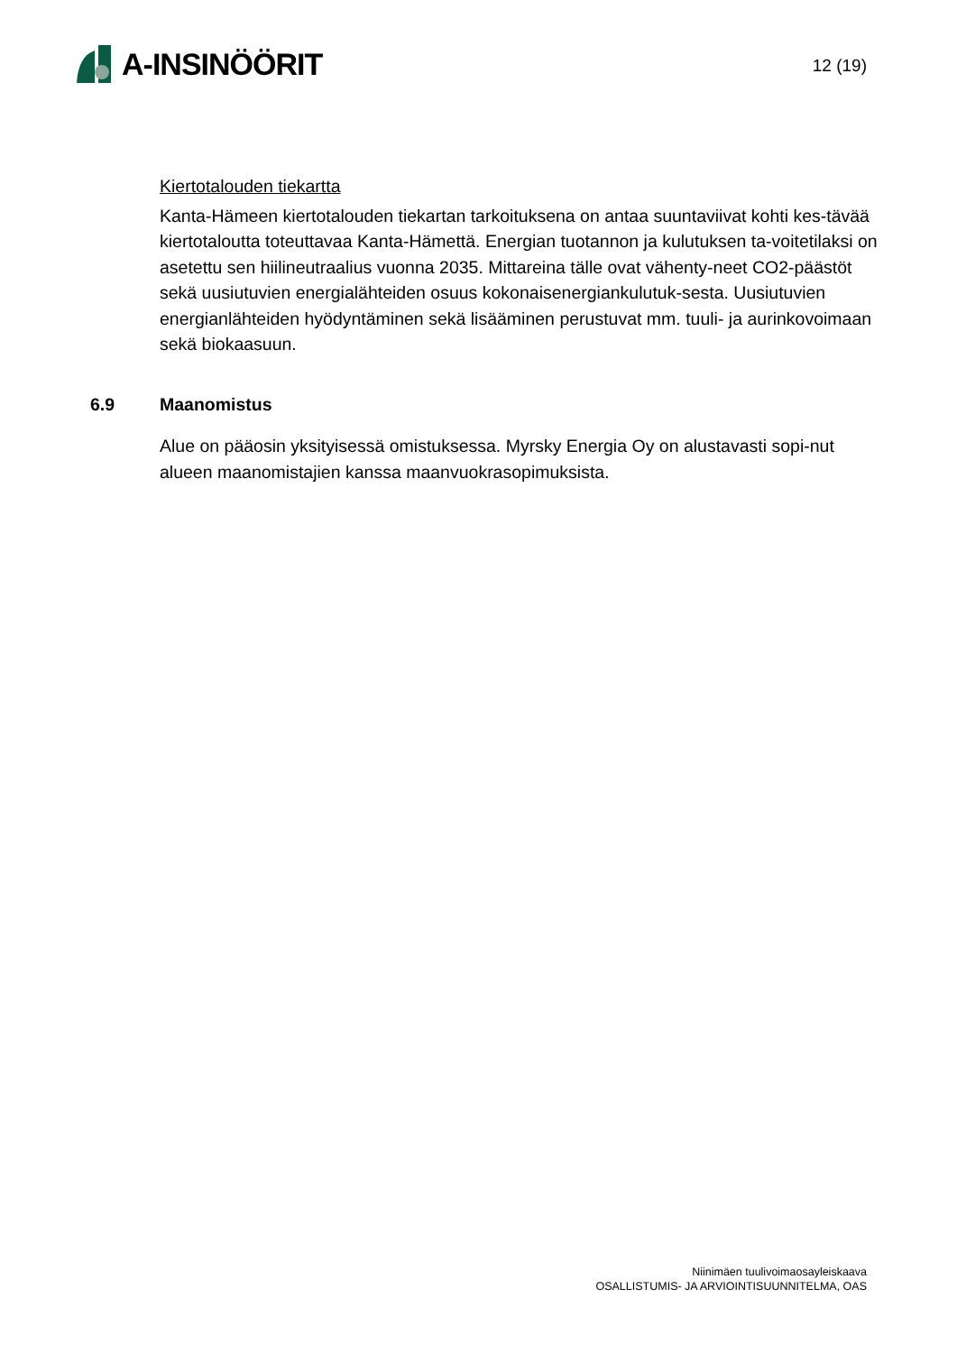A-INSINÖÖRIT
12 (19)
Kiertotalouden tiekartta
Kanta-Hämeen kiertotalouden tiekartan tarkoituksena on antaa suuntaviivat kohti kes-tävää kiertotaloutta toteuttavaa Kanta-Hämettä. Energian tuotannon ja kulutuksen ta-voitetilaksi on asetettu sen hiilineutraalius vuonna 2035. Mittareina tälle ovat vähenty-neet CO2-päästöt sekä uusiutuvien energialähteiden osuus kokonaisenergiankulutuk-sesta. Uusiutuvien energianlähteiden hyödyntäminen sekä lisääminen perustuvat mm. tuuli- ja aurinkovoimaan sekä biokaasuun.
6.9 Maanomistus
Alue on pääosin yksityisessä omistuksessa. Myrsky Energia Oy on alustavasti sopi-nut alueen maanomistajien kanssa maanvuokrasopimuksista.
Niinimäen tuulivoimaosayleiskaava
OSALLISTUMIS- JA ARVIOINTISUUNNITELMA, OAS